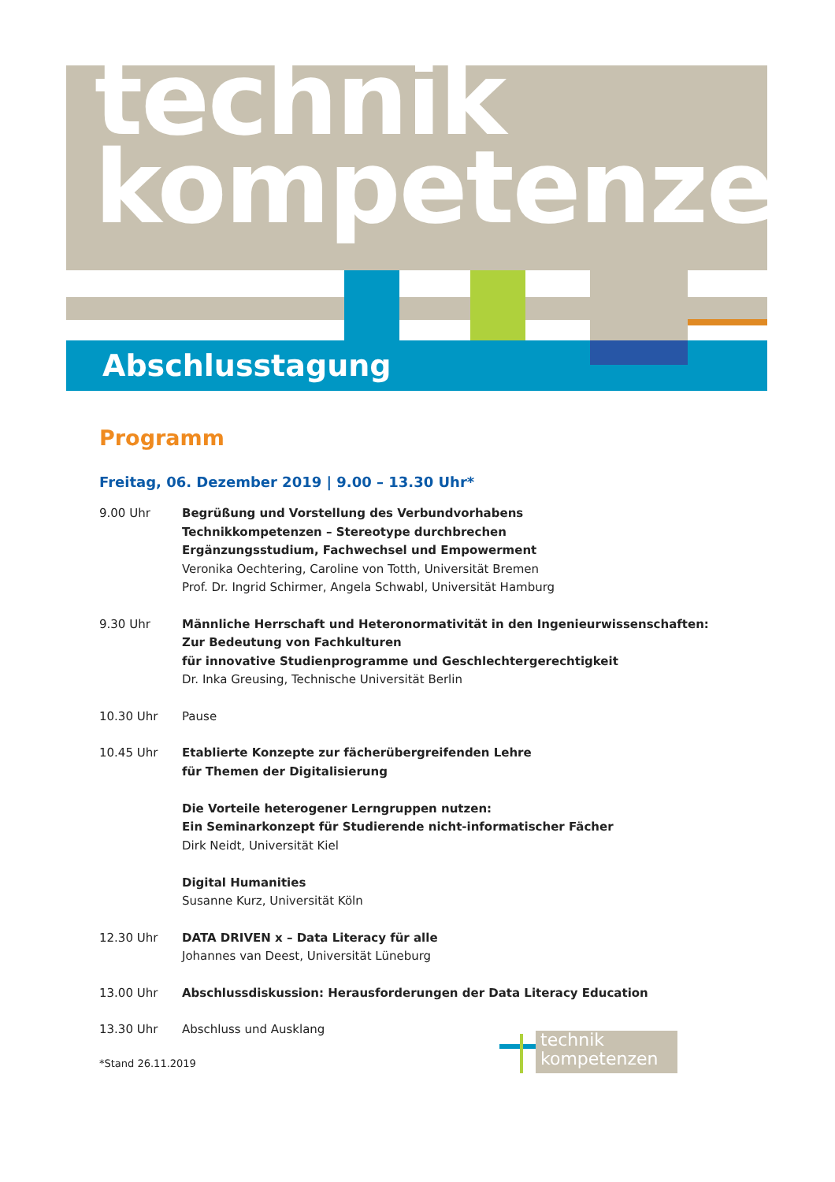technik
kompetenzen
Abschlusstagung
Programm
Freitag, 06. Dezember 2019 | 9.00 – 13.30 Uhr*
9.00 Uhr Begrüßung und Vorstellung des Verbundvorhabens
Technikkompetenzen – Stereotype durchbrechen
Ergänzungsstudium, Fachwechsel und Empowerment
Veronika Oechtering, Caroline von Totth, Universität Bremen
Prof. Dr. Ingrid Schirmer, Angela Schwabl, Universität Hamburg
9.30 Uhr Männliche Herrschaft und Heteronormativität in den Ingenieurwissenschaften:
Zur Bedeutung von Fachkulturen
für innovative Studienprogramme und Geschlechtergerechtigkeit
Dr. Inka Greusing, Technische Universität Berlin
10.30 Uhr Pause
10.45 Uhr Etablierte Konzepte zur fächerübergreifenden Lehre
für Themen der Digitalisierung
Die Vorteile heterogener Lerngruppen nutzen:
Ein Seminarkonzept für Studierende nicht-informatischer Fächer
Dirk Neidt, Universität Kiel
Digital Humanities
Susanne Kurz, Universität Köln
12.30 Uhr DATA DRIVEN x – Data Literacy für alle
Johannes van Deest, Universität Lüneburg
13.00 Uhr Abschlussdiskussion: Herausforderungen der Data Literacy Education
13.30 Uhr Abschluss und Ausklang
*Stand 26.11.2019
technik
kompetenzen